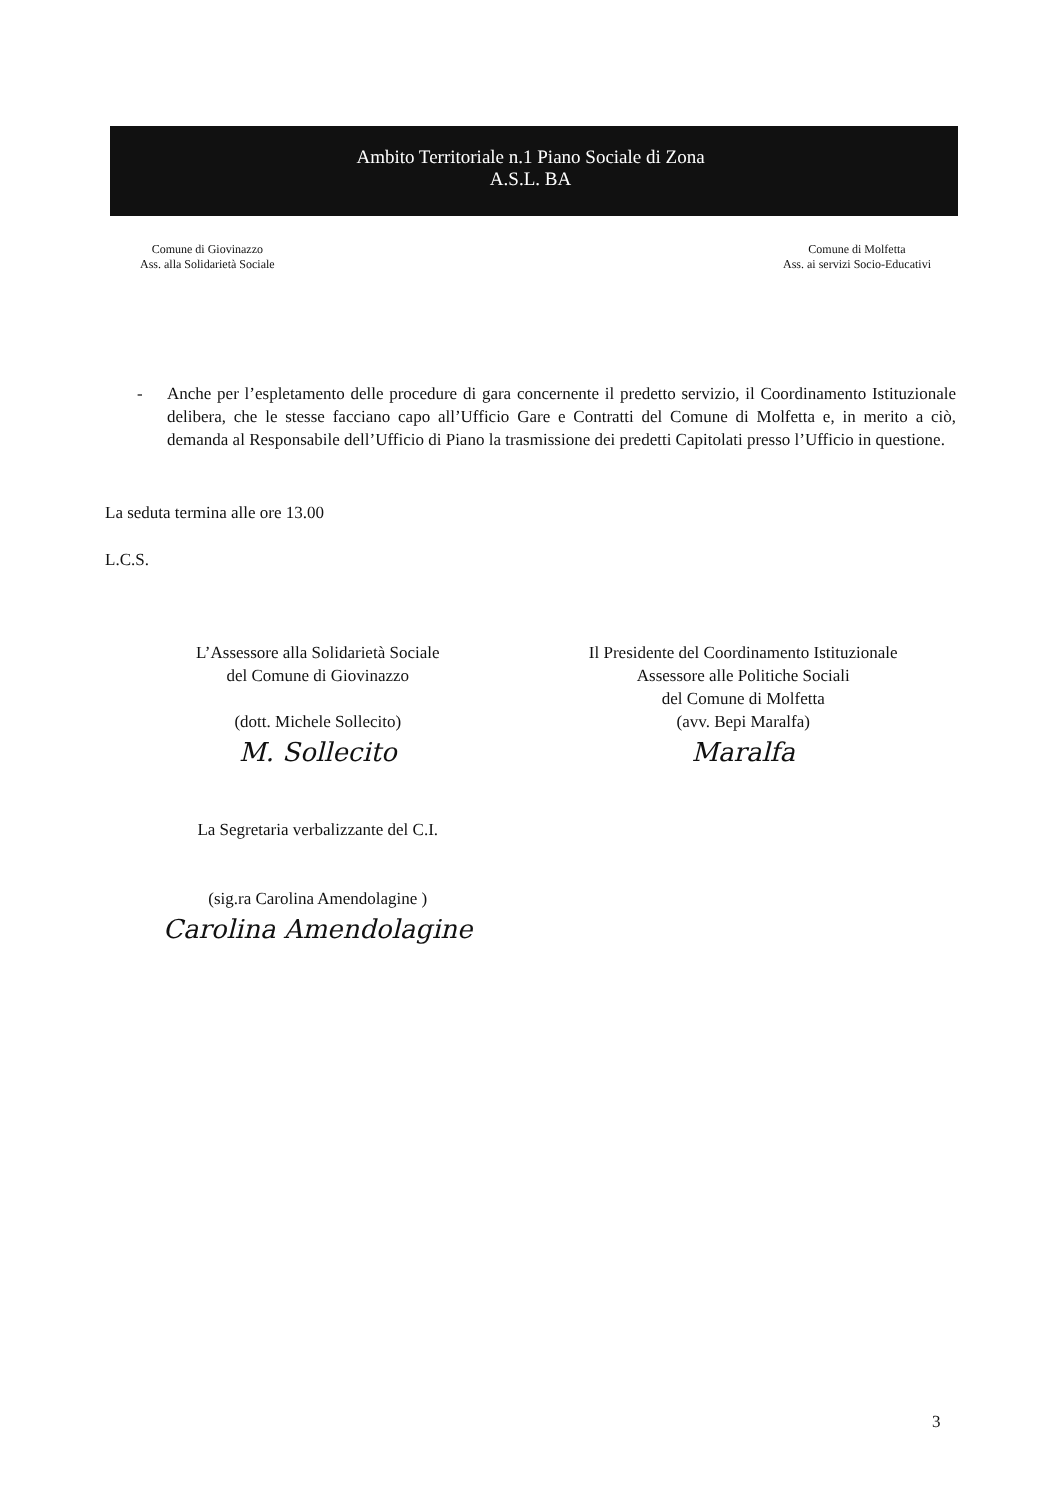Ambito Territoriale n.1 Piano Sociale di Zona
A.S.L. BA
Comune di Giovinazzo
Ass. alla Solidarietà Sociale
Comune di Molfetta
Ass. ai servizi Socio-Educativi
- Anche per l’espletamento delle procedure di gara concernente il predetto servizio, il Coordinamento Istituzionale delibera, che le stesse facciano capo all’Ufficio Gare e Contratti del Comune di Molfetta e, in merito a ciò, demanda al Responsabile dell’Ufficio di Piano la trasmissione dei predetti Capitolati presso l’Ufficio in questione.
La seduta termina alle ore 13.00
L.C.S.
L’Assessore alla Solidarietà Sociale
del Comune di Giovinazzo
(dott. Michele Sollecito)
M. Sollecito
La Segretaria verbalizzante del C.I.
(sig.ra Carolina Amendolagine )
Carolina Amendolagine
Il Presidente del Coordinamento Istituzionale
Assessore alle Politiche Sociali
del Comune di Molfetta
(avv. Bepi Maralfa)
Maralfa
3